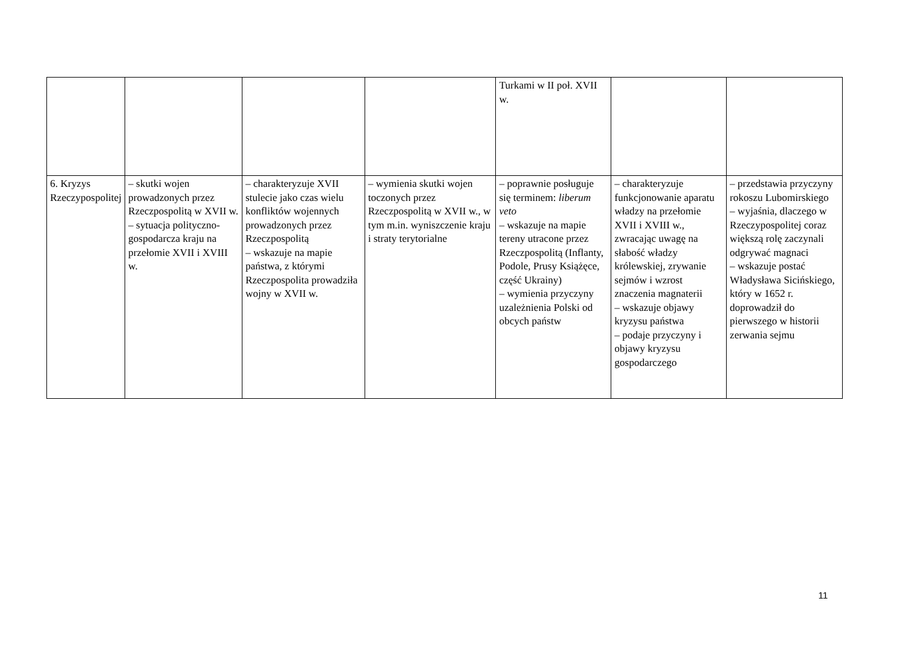| | | | | Turkami w II poł. XVII w. | | |
| 6. Kryzys Rzeczypospolitej | – skutki wojen prowadzonych przez Rzeczpospolitą w XVII w. – sytuacja polityczno-gospodarcza kraju na przełomie XVII i XVIII w. | – charakteryzuje XVII stulecie jako czas wielu konfliktów wojennych prowadzonych przez Rzeczpospolitą – wskazuje na mapie państwa, z którymi Rzeczpospolita prowadziła wojny w XVII w. | – wymienia skutki wojen toczonych przez Rzeczpospolitą w XVII w., w tym m.in. wyniszczenie kraju i straty terytorialne | – poprawnie posługuje się terminem: liberum veto – wskazuje na mapie tereny utracone przez Rzeczpospolitą (Inflanty, Podole, Prusy Książęce, część Ukrainy) – wymienia przyczyny uzależnienia Polski od obcych państw | – charakteryzuje funkcjonowanie aparatu władzy na przełomie XVII i XVIII w., zwracając uwagę na słabość władzy królewskiej, zrywanie sejmów i wzrost znaczenia magnaterii – wskazuje objawy kryzysu państwa – podaje przyczyny i objawy kryzysu gospodarczego | – przedstawia przyczyny rokoszu Lubomirskiego – wyjaśnia, dlaczego w Rzeczypospolitej coraz większą rolę zaczynali odgrywać magnaci – wskazuje postać Władysława Sicińskiego, który w 1652 r. doprowadził do pierwszego w historii zerwania sejmu |
11